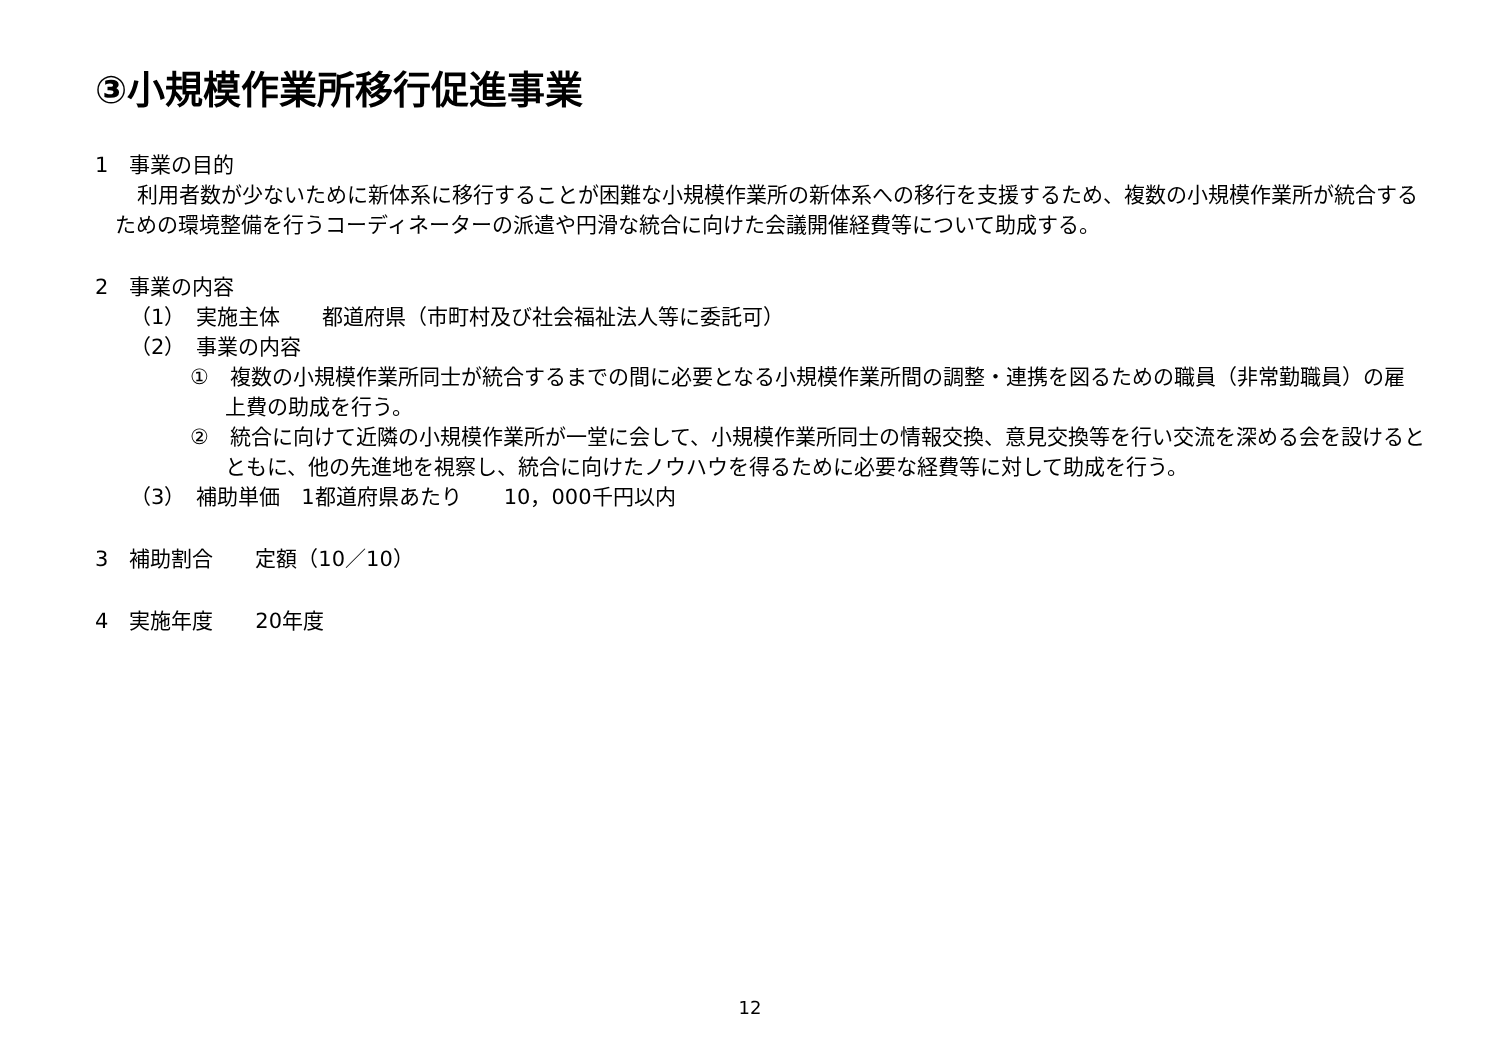③小規模作業所移行促進事業
1　事業の目的
利用者数が少ないために新体系に移行することが困難な小規模作業所の新体系への移行を支援するため、複数の小規模作業所が統合するための環境整備を行うコーディネーターの派遣や円滑な統合に向けた会議開催経費等について助成する。
2　事業の内容
（1）　実施主体　　都道府県（市町村及び社会福祉法人等に委託可）
（2）　事業の内容
①　複数の小規模作業所同士が統合するまでの間に必要となる小規模作業所間の調整・連携を図るための職員（非常勤職員）の雇上費の助成を行う。
②　統合に向けて近隣の小規模作業所が一堂に会して、小規模作業所同士の情報交換、意見交換等を行い交流を深める会を設けるとともに、他の先進地を視察し、統合に向けたノウハウを得るために必要な経費等に対して助成を行う。
（3）　補助単価　1都道府県あたり　　10，000千円以内
3　補助割合　　定額（10／10）
4　実施年度　　20年度
12